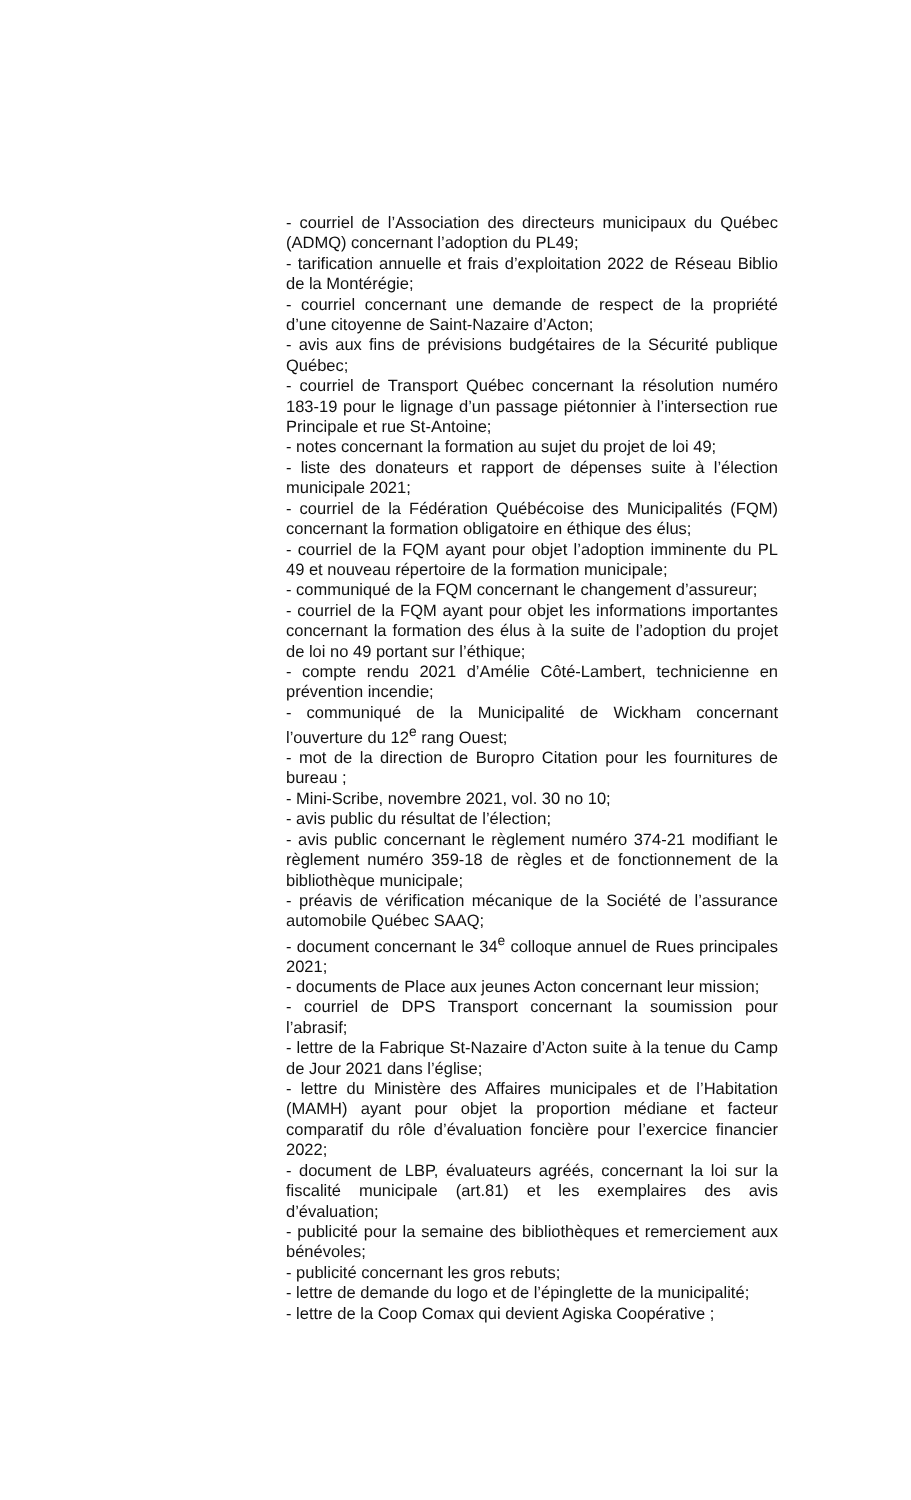- courriel de l’Association des directeurs municipaux du Québec (ADMQ) concernant l’adoption du PL49;
- tarification annuelle et frais d’exploitation 2022 de Réseau Biblio de la Montérégie;
- courriel concernant une demande de respect de la propriété d’une citoyenne de Saint-Nazaire d’Acton;
- avis aux fins de prévisions budgétaires de la Sécurité publique Québec;
- courriel de Transport Québec concernant la résolution numéro 183-19 pour le lignage d’un passage piétonnier à l’intersection rue Principale et rue St-Antoine;
- notes concernant la formation au sujet du projet de loi 49;
- liste des donateurs et rapport de dépenses suite à l’élection municipale 2021;
- courriel de la Fédération Québécoise des Municipalités (FQM) concernant la formation obligatoire en éthique des élus;
- courriel de la FQM ayant pour objet l’adoption imminente du PL 49 et nouveau répertoire de la formation municipale;
- communiqué de la FQM concernant le changement d’assureur;
- courriel de la FQM ayant pour objet les informations importantes concernant la formation des élus à la suite de l’adoption du projet de loi no 49 portant sur l’éthique;
- compte rendu 2021 d’Amélie Côté-Lambert, technicienne en prévention incendie;
- communiqué de la Municipalité de Wickham concernant l’ouverture du 12<sup>e</sup> rang Ouest;
- mot de la direction de Buropro Citation pour les fournitures de bureau ;
- Mini-Scribe, novembre 2021, vol. 30 no 10;
- avis public du résultat de l’élection;
- avis public concernant le règlement numéro 374-21 modifiant le règlement numéro 359-18 de règles et de fonctionnement de la bibliothèque municipale;
- préavis de vérification mécanique de la Société de l’assurance automobile Québec SAAQ;
- document concernant le 34<sup>e</sup> colloque annuel de Rues principales 2021;
- documents de Place aux jeunes Acton concernant leur mission;
- courriel de DPS Transport concernant la soumission pour l’abrasif;
- lettre de la Fabrique St-Nazaire d’Acton suite à la tenue du Camp de Jour 2021 dans l’église;
- lettre du Ministère des Affaires municipales et de l’Habitation (MAMH) ayant pour objet la proportion médiane et facteur comparatif du rôle d’évaluation foncière pour l’exercice financier 2022;
- document de LBP, évaluateurs agréés, concernant la loi sur la fiscalité municipale (art.81) et les exemplaires des avis d’évaluation;
- publicité pour la semaine des bibliothèques et remerciement aux bénévoles;
- publicité concernant les gros rebuts;
- lettre de demande du logo et de l’épinglette de la municipalité;
- lettre de la Coop Comax qui devient Agiska Coopérative ;